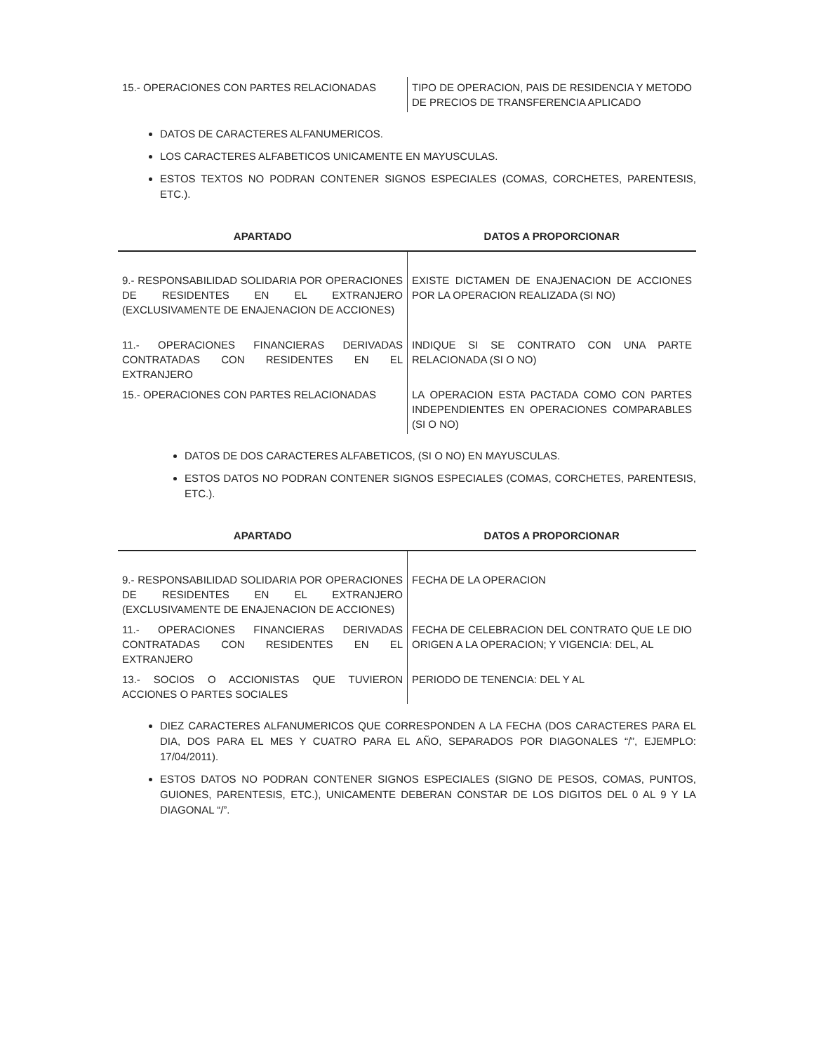| 15.- OPERACIONES CON PARTES RELACIONADAS | TIPO DE OPERACION, PAIS DE RESIDENCIA Y METODO DE PRECIOS DE TRANSFERENCIA APLICADO |
DATOS DE CARACTERES ALFANUMERICOS.
LOS CARACTERES ALFABETICOS UNICAMENTE EN MAYUSCULAS.
ESTOS TEXTOS NO PODRAN CONTENER SIGNOS ESPECIALES (COMAS, CORCHETES, PARENTESIS, ETC.).
| APARTADO | DATOS A PROPORCIONAR |
| --- | --- |
| 9.- RESPONSABILIDAD SOLIDARIA POR OPERACIONES DE RESIDENTES EN EL EXTRANJERO (EXCLUSIVAMENTE DE ENAJENACION DE ACCIONES) | EXISTE DICTAMEN DE ENAJENACION DE ACCIONES POR LA OPERACION REALIZADA (SI NO) |
| 11.- OPERACIONES FINANCIERAS DERIVADAS CONTRATADAS CON RESIDENTES EN EL EXTRANJERO | INDIQUE SI SE CONTRATO CON UNA PARTE RELACIONADA (SI O NO) |
| 15.- OPERACIONES CON PARTES RELACIONADAS | LA OPERACION ESTA PACTADA COMO CON PARTES INDEPENDIENTES EN OPERACIONES COMPARABLES (SI O NO) |
DATOS DE DOS CARACTERES ALFABETICOS, (SI O NO) EN MAYUSCULAS.
ESTOS DATOS NO PODRAN CONTENER SIGNOS ESPECIALES (COMAS, CORCHETES, PARENTESIS, ETC.).
| APARTADO | DATOS A PROPORCIONAR |
| --- | --- |
| 9.- RESPONSABILIDAD SOLIDARIA POR OPERACIONES DE RESIDENTES EN EL EXTRANJERO (EXCLUSIVAMENTE DE ENAJENACION DE ACCIONES) | FECHA DE LA OPERACION |
| 11.- OPERACIONES FINANCIERAS DERIVADAS CONTRATADAS CON RESIDENTES EN EL EXTRANJERO | FECHA DE CELEBRACION DEL CONTRATO QUE LE DIO ORIGEN A LA OPERACION; Y VIGENCIA: DEL, AL |
| 13.- SOCIOS O ACCIONISTAS QUE TUVIERON ACCIONES O PARTES SOCIALES | PERIODO DE TENENCIA: DEL Y AL |
DIEZ CARACTERES ALFANUMERICOS QUE CORRESPONDEN A LA FECHA (DOS CARACTERES PARA EL DIA, DOS PARA EL MES Y CUATRO PARA EL AÑO, SEPARADOS POR DIAGONALES “/”, EJEMPLO: 17/04/2011).
ESTOS DATOS NO PODRAN CONTENER SIGNOS ESPECIALES (SIGNO DE PESOS, COMAS, PUNTOS, GUIONES, PARENTESIS, ETC.), UNICAMENTE DEBERAN CONSTAR DE LOS DIGITOS DEL 0 AL 9 Y LA DIAGONAL “/”.